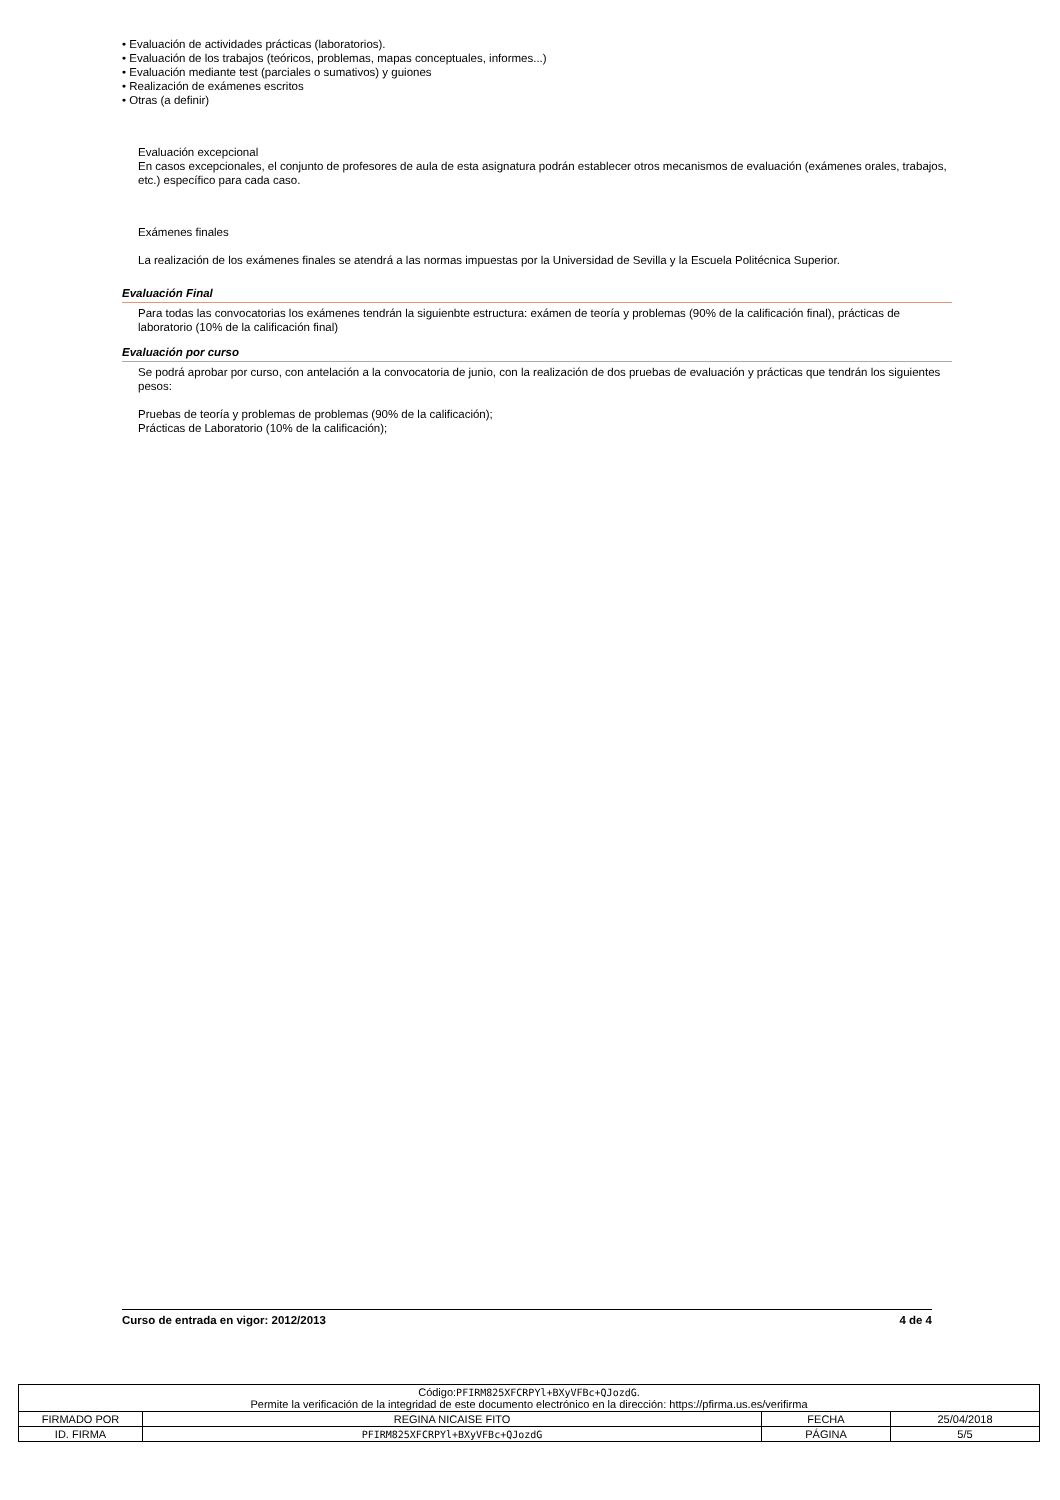• Evaluación de actividades prácticas (laboratorios).
• Evaluación de los trabajos (teóricos, problemas, mapas conceptuales, informes...)
• Evaluación mediante test (parciales o sumativos) y guiones
• Realización de exámenes escritos
• Otras (a definir)
Evaluación excepcional
En casos excepcionales, el conjunto de profesores de aula de esta asignatura podrán establecer otros mecanismos de evaluación (exámenes orales, trabajos, etc.) específico para cada caso.
Exámenes finales
La realización de los exámenes finales se atendrá a las normas impuestas por la Universidad de Sevilla y la Escuela Politécnica Superior.
Evaluación Final
Para todas las convocatorias los exámenes tendrán la siguienbte estructura: exámen de teoría y problemas (90% de la calificación final), prácticas de laboratorio (10% de la calificación final)
Evaluación por curso
Se podrá aprobar por curso, con antelación a la convocatoria de junio, con la realización de dos pruebas de evaluación y prácticas que tendrán los siguientes pesos:
Pruebas de teoría y problemas de problemas (90% de la calificación);
Prácticas de Laboratorio (10% de la calificación);
Curso de entrada en vigor: 2012/2013 4 de 4
| Código: PFIRM825XFCRPYl+BXyVFBc+QJozdG . Permite la verificación de la integridad de este documento electrónico en la dirección: https://pfirma.us.es/verifirma | | | |
| FIRMADO POR | REGINA NICAISE FITO | FECHA | 25/04/2018 |
| ID. FIRMA | PFIRM825XFCRPYl+BXyVFBc+QJozdG | PÁGINA | 5/5 |